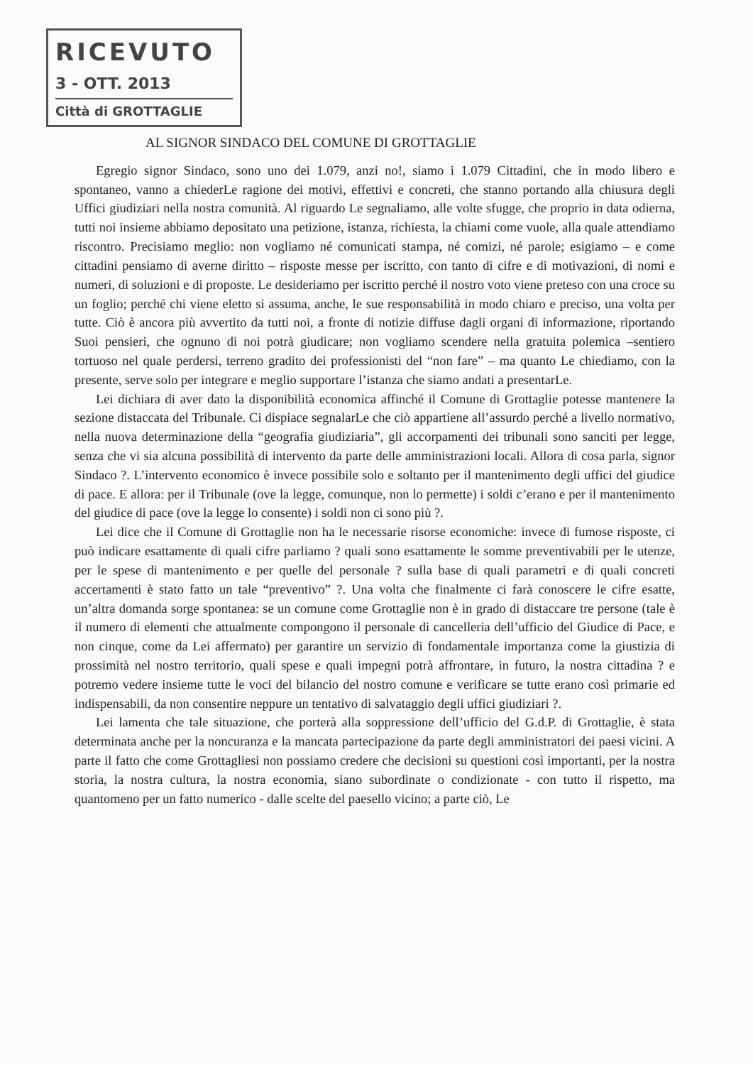RICEVUTO
3 - OTT. 2013
Città di GROTTAGLIE
AL SIGNOR SINDACO DEL COMUNE DI GROTTAGLIE
Egregio signor Sindaco, sono uno dei 1.079, anzi no!, siamo i 1.079 Cittadini, che in modo libero e spontaneo, vanno a chiederLe ragione dei motivi, effettivi e concreti, che stanno portando alla chiusura degli Uffici giudiziari nella nostra comunità. Al riguardo Le segnaliamo, alle volte sfugge, che proprio in data odierna, tutti noi insieme abbiamo depositato una petizione, istanza, richiesta, la chiami come vuole, alla quale attendiamo riscontro. Precisiamo meglio: non vogliamo né comunicati stampa, né comizi, né parole; esigiamo – e come cittadini pensiamo di averne diritto – risposte messe per iscritto, con tanto di cifre e di motivazioni, di nomi e numeri, di soluzioni e di proposte. Le desideriamo per iscritto perché il nostro voto viene preteso con una croce su un foglio; perché chi viene eletto si assuma, anche, le sue responsabilità in modo chiaro e preciso, una volta per tutte. Ciò è ancora più avvertito da tutti noi, a fronte di notizie diffuse dagli organi di informazione, riportando Suoi pensieri, che ognuno di noi potrà giudicare; non vogliamo scendere nella gratuita polemica –sentiero tortuoso nel quale perdersi, terreno gradito dei professionisti del “non fare” – ma quanto Le chiediamo, con la presente, serve solo per integrare e meglio supportare l’istanza che siamo andati a presentarLe.
Lei dichiara di aver dato la disponibilità economica affinché il Comune di Grottaglie potesse mantenere la sezione distaccata del Tribunale. Ci dispiace segnalarLe che ciò appartiene all’assurdo perché a livello normativo, nella nuova determinazione della “geografia giudiziaria”, gli accorpamenti dei tribunali sono sanciti per legge, senza che vi sia alcuna possibilità di intervento da parte delle amministrazioni locali. Allora di cosa parla, signor Sindaco ?. L’intervento economico è invece possibile solo e soltanto per il mantenimento degli uffici del giudice di pace. E allora: per il Tribunale (ove la legge, comunque, non lo permette) i soldi c’erano e per il mantenimento del giudice di pace (ove la legge lo consente) i soldi non ci sono più ?.
Lei dice che il Comune di Grottaglie non ha le necessarie risorse economiche: invece di fumose risposte, ci può indicare esattamente di quali cifre parliamo ? quali sono esattamente le somme preventivabili per le utenze, per le spese di mantenimento e per quelle del personale ? sulla base di quali parametri e di quali concreti accertamenti è stato fatto un tale “preventivo” ?. Una volta che finalmente ci farà conoscere le cifre esatte, un’altra domanda sorge spontanea: se un comune come Grottaglie non è in grado di distaccare tre persone (tale è il numero di elementi che attualmente compongono il personale di cancelleria dell’ufficio del Giudice di Pace, e non cinque, come da Lei affermato) per garantire un servizio di fondamentale importanza come la giustizia di prossimità nel nostro territorio, quali spese e quali impegni potrà affrontare, in futuro, la nostra cittadina ? e potremo vedere insieme tutte le voci del bilancio del nostro comune e verificare se tutte erano così primarie ed indispensabili, da non consentire neppure un tentativo di salvataggio degli uffici giudiziari ?.
Lei lamenta che tale situazione, che porterà alla soppressione dell’ufficio del G.d.P. di Grottaglie, è stata determinata anche per la noncuranza e la mancata partecipazione da parte degli amministratori dei paesi vicini. A parte il fatto che come Grottagliesi non possiamo credere che decisioni su questioni così importanti, per la nostra storia, la nostra cultura, la nostra economia, siano subordinate o condizionate - con tutto il rispetto, ma quantomeno per un fatto numerico - dalle scelte del paesello vicino; a parte ciò, Le